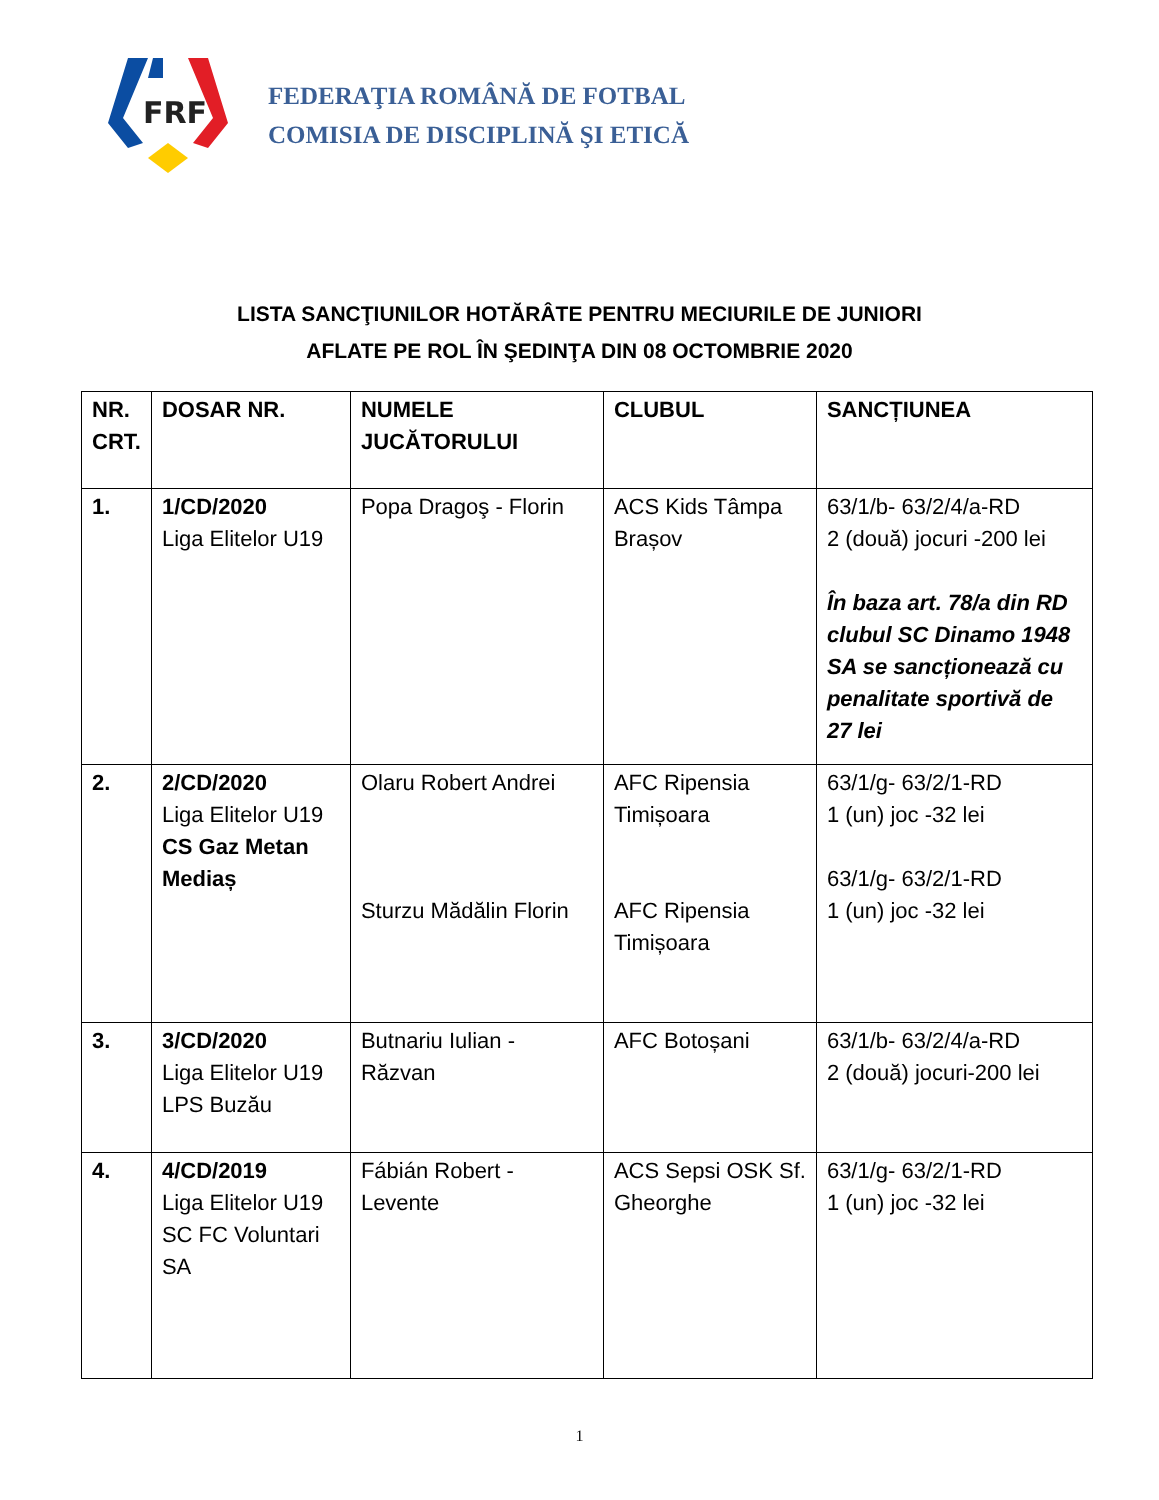FRF
FEDERAŢIA ROMÂNĂ DE FOTBAL
COMISIA DE DISCIPLINĂ ŞI ETICĂ
LISTA SANCŢIUNILOR HOTĂRÂTE PENTRU MECIURILE DE JUNIORI
AFLATE PE ROL ÎN ŞEDINŢA DIN 08 OCTOMBRIE 2020
| NR. CRT. | DOSAR NR. | NUMELE JUCĂTORULUI | CLUBUL | SANCȚIUNEA |
| --- | --- | --- | --- | --- |
| 1. | 1/CD/2020 Liga Elitelor U19 | Popa Dragoş - Florin | ACS Kids Tâmpa Brașov | 63/1/b- 63/2/4/a-RD 2 (două) jocuri -200 lei În baza art. 78/a din RD clubul SC Dinamo 1948 SA se sancționează cu penalitate sportivă de 27 lei |
| 2. | 2/CD/2020 Liga Elitelor U19 CS Gaz Metan Mediaș | Olaru Robert Andrei Sturzu Mădălin Florin | AFC Ripensia Timișoara AFC Ripensia Timișoara | 63/1/g- 63/2/1-RD 1 (un) joc -32 lei 63/1/g- 63/2/1-RD 1 (un) joc -32 lei |
| 3. | 3/CD/2020 Liga Elitelor U19 LPS Buzău | Butnariu Iulian - Răzvan | AFC Botoșani | 63/1/b- 63/2/4/a-RD 2 (două) jocuri-200 lei |
| 4. | 4/CD/2019 Liga Elitelor U19 SC FC Voluntari SA | Fábián Robert - Levente | ACS Sepsi OSK Sf. Gheorghe | 63/1/g- 63/2/1-RD 1 (un) joc -32 lei |
1